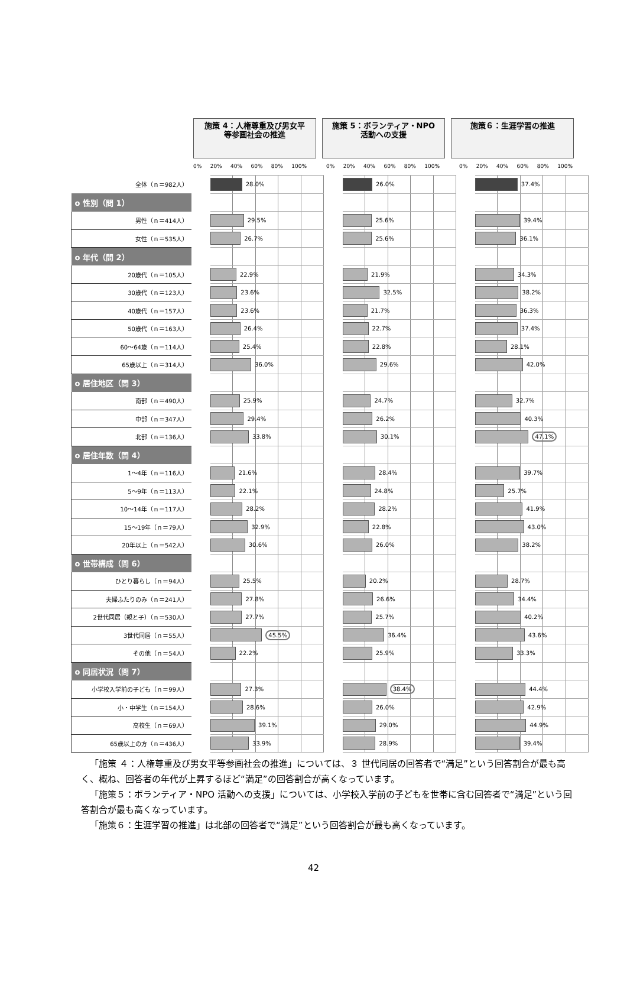施策 4：人権尊重及び男女平
等参画社会の推進
施策 5：ボランティア・NPO
活動への支援
施策６：生涯学習の推進
0% 20% 40% 60% 80% 100% 0% 20% 40% 60% 80% 100% 0% 20% 40% 60% 80% 100%
| 全体（ｎ＝982人） | | 28.0% | | 26.0% | | 37.4% |
| o 性別（問 1） | | | | | | |
| 男性（ｎ＝414人） | | 29.5% | | 25.6% | | 39.4% |
| 女性（ｎ＝535人） | | 26.7% | | 25.6% | | 36.1% |
| o 年代（問 2） | | | | | | |
| 20歳代（ｎ＝105人） | | 22.9% | | 21.9% | | 34.3% |
| 30歳代（ｎ＝123人） | | 23.6% | | 32.5% | | 38.2% |
| 40歳代（ｎ＝157人） | | 23.6% | | 21.7% | | 36.3% |
| 50歳代（ｎ＝163人） | | 26.4% | | 22.7% | | 37.4% |
| 60～64歳（ｎ＝114人） | | 25.4% | | 22.8% | | 28.1% |
| 65歳以上（ｎ＝314人） | | 36.0% | | 29.6% | | 42.0% |
| o 居住地区（問 3） | | | | | | |
| 南部（ｎ＝490人） | | 25.9% | | 24.7% | | 32.7% |
| 中部（ｎ＝347人） | | 29.4% | | 26.2% | | 40.3% |
| 北部（ｎ＝136人） | | 33.8% | | 30.1% | | 47.1% |
| o 居住年数（問 4） | | | | | | |
| 1～4年（ｎ＝116人） | | 21.6% | | 28.4% | | 39.7% |
| 5～9年（ｎ＝113人） | | 22.1% | | 24.8% | | 25.7% |
| 10～14年（ｎ＝117人） | | 28.2% | | 28.2% | | 41.9% |
| 15～19年（ｎ＝79人） | | 32.9% | | 22.8% | | 43.0% |
| 20年以上（ｎ＝542人） | | 30.6% | | 26.0% | | 38.2% |
| o 世帯構成（問 6） | | | | | | |
| ひとり暮らし（ｎ＝94人） | | 25.5% | | 20.2% | | 28.7% |
| 夫婦ふたりのみ（ｎ＝241人） | | 27.8% | | 26.6% | | 34.4% |
| 2世代同居（親と子）（ｎ＝530人） | | 27.7% | | 25.7% | | 40.2% |
| 3世代同居（ｎ＝55人） | | 45.5% | | 36.4% | | 43.6% |
| その他（ｎ＝54人） | | 22.2% | | 25.9% | | 33.3% |
| o 同居状況（問 7） | | | | | | |
| 小学校入学前の子ども（ｎ＝99人） | | 27.3% | | 38.4% | | 44.4% |
| 小・中学生（ｎ＝154人） | | 28.6% | | 26.0% | | 42.9% |
| 高校生（ｎ＝69人） | | 39.1% | | 29.0% | | 44.9% |
| 65歳以上の方（ｎ＝436人） | | 33.9% | | 28.9% | | 39.4% |
「施策 ４：人権尊重及び男女平等参画社会の推進」については、３ 世代同居の回答者で“満足”という回答割合が最も高く、概ね、回答者の年代が上昇するほど“満足”の回答割合が高くなっています。
「施策５：ボランティア・NPO 活動への支援」については、小学校入学前の子どもを世帯に含む回答者で“満足”という回答割合が最も高くなっています。
「施策６：生涯学習の推進」は北部の回答者で“満足”という回答割合が最も高くなっています。
42